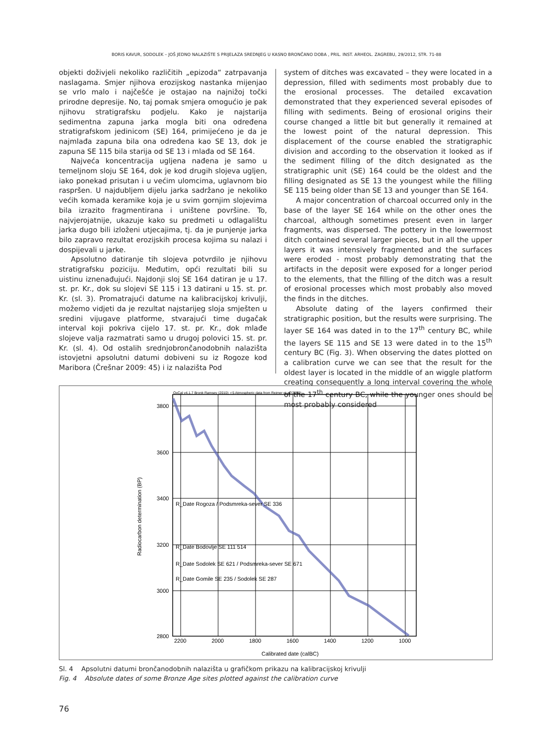BORIS KAVUR, SODOLEK – JOŠ JEDNO NALAZIŠTE S PRIJELAZA SREDNJEG U KASNO BRONČANO DOBA , PRIL. INST. ARHEOL. ZAGREBU, 29/2012, STR. 71-88
objekti doživjeli nekoliko različitih „epizoda“ zatrpavanja naslagama. Smjer njihova erozijskog nastanka mijenjao se vrlo malo i najčešće je ostajao na najnižoj točki prirodne depresije. No, taj pomak smjera omogućio je pak njihovu stratigrafsku podjelu. Kako je najstarija sedimentna zapuna jarka mogla biti ona određena stratigrafskom jedinicom (SE) 164, primijećeno je da je najmlađa zapuna bila ona određena kao SE 13, dok je zapuna SE 115 bila starija od SE 13 i mlađa od SE 164.
Najveća koncentracija ugljena nađena je samo u temeljnom sloju SE 164, dok je kod drugih slojeva ugljen, iako ponekad prisutan i u većim ulomcima, uglavnom bio raspršen. U najdubljem dijelu jarka sadržano je nekoliko većih komada keramike koja je u svim gornjim slojevima bila izrazito fragmentirana i uništene površine. To, najvjerojatnije, ukazuje kako su predmeti u odlagalištu jarka dugo bili izloženi utjecajima, tj. da je punjenje jarka bilo zapravo rezultat erozijskih procesa kojima su nalazi i dospijevali u jarke.
Apsolutno datiranje tih slojeva potvrdilo je njihovu stratigrafsku poziciju. Međutim, opći rezultati bili su uistinu iznenađujući. Najdonji sloj SE 164 datiran je u 17. st. pr. Kr., dok su slojevi SE 115 i 13 datirani u 15. st. pr. Kr. (sl. 3). Promatrajući datume na kalibracijskoj krivulji, možemo vidjeti da je rezultat najstarijeg sloja smješten u sredini vijugave platforme, stvarajući time dugačak interval koji pokriva cijelo 17. st. pr. Kr., dok mlađe slojeve valja razmatrati samo u drugoj polovici 15. st. pr. Kr. (sl. 4). Od ostalih srednjobrončanodobnih nalazišta istovjetni apsolutni datumi dobiveni su iz Rogoze kod Maribora (Črešnar 2009: 45) i iz nalazišta Pod
system of ditches was excavated – they were located in a depression, filled with sediments most probably due to the erosional processes. The detailed excavation demonstrated that they experienced several episodes of filling with sediments. Being of erosional origins their course changed a little bit but generally it remained at the lowest point of the natural depression. This displacement of the course enabled the stratigraphic division and according to the observation it looked as if the sediment filling of the ditch designated as the stratigraphic unit (SE) 164 could be the oldest and the filling designated as SE 13 the youngest while the filling SE 115 being older than SE 13 and younger than SE 164.
A major concentration of charcoal occurred only in the base of the layer SE 164 while on the other ones the charcoal, although sometimes present even in larger fragments, was dispersed. The pottery in the lowermost ditch contained several larger pieces, but in all the upper layers it was intensively fragmented and the surfaces were eroded - most probably demonstrating that the artifacts in the deposit were exposed for a longer period to the elements, that the filling of the ditch was a result of erosional processes which most probably also moved the finds in the ditches.
Absolute dating of the layers confirmed their stratigraphic position, but the results were surprising. The layer SE 164 was dated in to the 17<sup>th</sup> century BC, while the layers SE 115 and SE 13 were dated in to the 15<sup>th</sup> century BC (Fig. 3). When observing the dates plotted on a calibration curve we can see that the result for the oldest layer is located in the middle of an wiggle platform creating consequently a long interval covering the whole of the 17<sup>th</sup> century BC, while the younger ones should be most probably considered
OxCal v4.1.7 Bronk Ramsey (2010); r:5 Atmospheric data from Reimer et al (2009);
3800
3600
3400
3200
3000
2800
2200
2000
1800
1600
1400
1200
1000
Calibrated date (calBC)
Radiocarbon determination (BP)
R_Date Rogoza / Podsmreka-sever SE 336
R_Date Bodovlje SE 111 514
R_Date Sodolek SE 621 / Podsmreka-sever SE 671
R_Date Gomile SE 235 / Sodolek SE 287
Sl. 4 Apsolutni datumi brončanodobnih nalazišta u grafičkom prikazu na kalibracijskoj krivulji
Fig. 4 Absolute dates of some Bronze Age sites plotted against the calibration curve
76